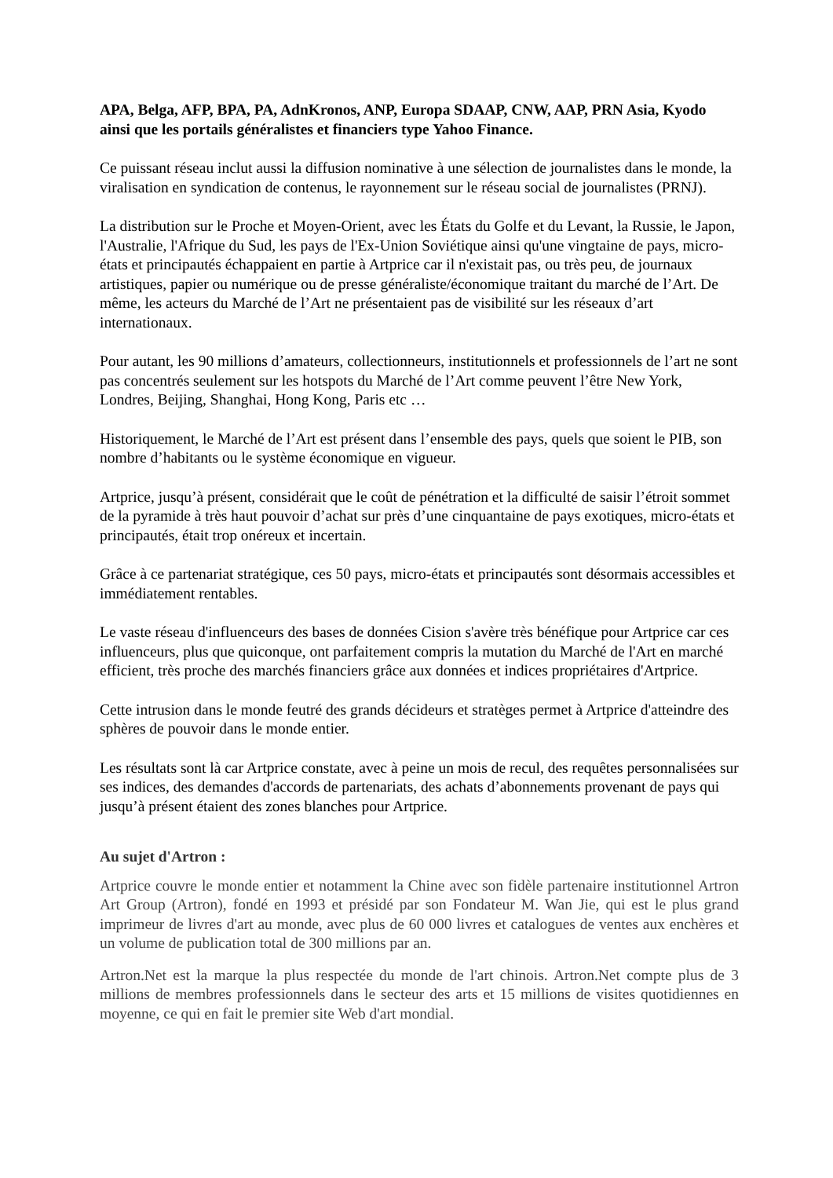APA, Belga, AFP, BPA, PA, AdnKronos, ANP, Europa SDAAP, CNW, AAP, PRN Asia, Kyodo ainsi que les portails généralistes et financiers type Yahoo Finance.
Ce puissant réseau inclut aussi la diffusion nominative à une sélection de journalistes dans le monde, la viralisation en syndication de contenus, le rayonnement sur le réseau social de journalistes (PRNJ).
La distribution sur le Proche et Moyen-Orient, avec les États du Golfe et du Levant, la Russie, le Japon, l'Australie, l'Afrique du Sud, les pays de l'Ex-Union Soviétique ainsi qu'une vingtaine de pays, micro-états et principautés échappaient en partie à Artprice car il n'existait pas, ou très peu, de journaux artistiques, papier ou numérique ou de presse généraliste/économique traitant du marché de l’Art. De même, les acteurs du Marché de l’Art ne présentaient pas de visibilité sur les réseaux d’art internationaux.
Pour autant, les 90 millions d’amateurs, collectionneurs, institutionnels et professionnels de l’art ne sont pas concentrés seulement sur les hotspots du Marché de l’Art comme peuvent l’être New York, Londres, Beijing, Shanghai, Hong Kong, Paris etc …
Historiquement, le Marché de l’Art est présent dans l’ensemble des pays, quels que soient le PIB, son nombre d’habitants ou le système économique en vigueur.
Artprice, jusqu’à présent, considérait que le coût de pénétration et la difficulté de saisir l’étroit sommet de la pyramide à très haut pouvoir d’achat sur près d’une cinquantaine de pays exotiques, micro-états et principautés, était trop onéreux et incertain.
Grâce à ce partenariat stratégique, ces 50 pays, micro-états et principautés sont désormais accessibles et immédiatement rentables.
Le vaste réseau d'influenceurs des bases de données Cision s'avère très bénéfique pour Artprice car ces influenceurs, plus que quiconque, ont parfaitement compris la mutation du Marché de l'Art en marché efficient, très proche des marchés financiers grâce aux données et indices propriétaires d'Artprice.
Cette intrusion dans le monde feutré des grands décideurs et stratèges permet à Artprice d'atteindre des sphères de pouvoir dans le monde entier.
Les résultats sont là car Artprice constate, avec à peine un mois de recul, des requêtes personnalisées sur ses indices, des demandes d'accords de partenariats, des achats d’abonnements provenant de pays qui jusqu’à présent étaient des zones blanches pour Artprice.
Au sujet d'Artron :
Artprice couvre le monde entier et notamment la Chine avec son fidèle partenaire institutionnel Artron Art Group (Artron), fondé en 1993 et présidé par son Fondateur M. Wan Jie, qui est le plus grand imprimeur de livres d'art au monde, avec plus de 60 000 livres et catalogues de ventes aux enchères et un volume de publication total de 300 millions par an.
Artron.Net est la marque la plus respectée du monde de l'art chinois. Artron.Net compte plus de 3 millions de membres professionnels dans le secteur des arts et 15 millions de visites quotidiennes en moyenne, ce qui en fait le premier site Web d'art mondial.